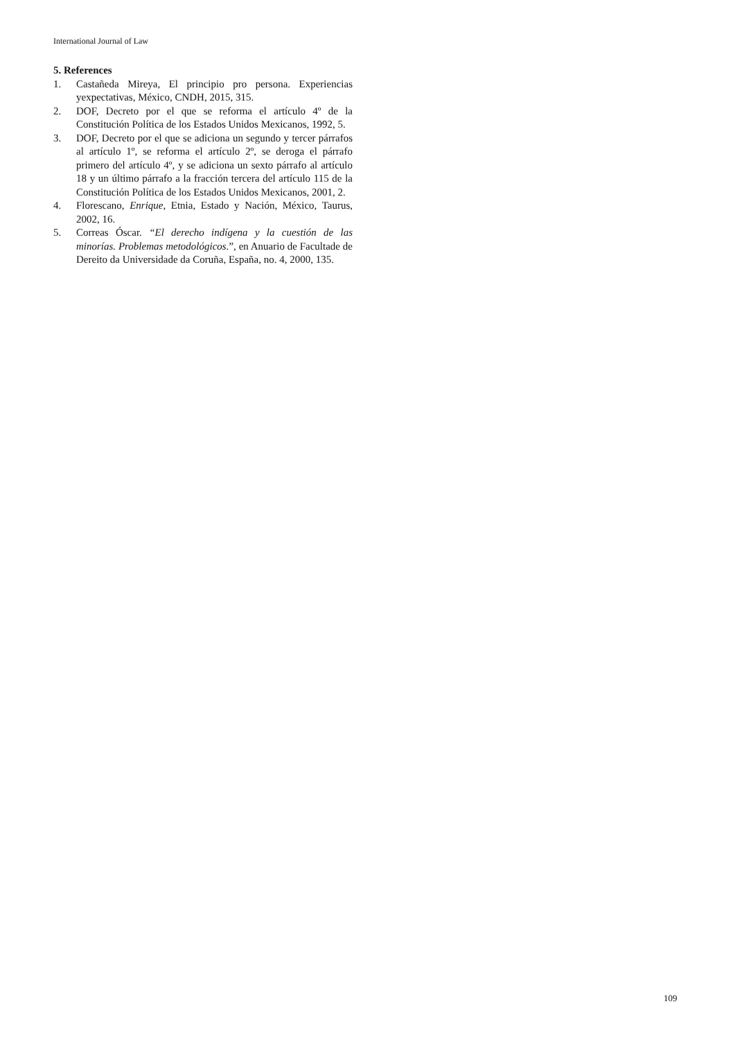International Journal of Law
5. References
1. Castañeda Mireya, El principio pro persona. Experiencias yexpectativas, México, CNDH, 2015, 315.
2. DOF, Decreto por el que se reforma el artículo 4º de la Constitución Política de los Estados Unidos Mexicanos, 1992, 5.
3. DOF, Decreto por el que se adiciona un segundo y tercer párrafos al artículo 1º, se reforma el artículo 2º, se deroga el párrafo primero del artículo 4º, y se adiciona un sexto párrafo al artículo 18 y un último párrafo a la fracción tercera del artículo 115 de la Constitución Política de los Estados Unidos Mexicanos, 2001, 2.
4. Florescano, Enrique, Etnia, Estado y Nación, México, Taurus, 2002, 16.
5. Correas Óscar. “El derecho indígena y la cuestión de las minorías. Problemas metodológicos.”, en Anuario de Facultade de Dereito da Universidade da Coruña, España, no. 4, 2000, 135.
109